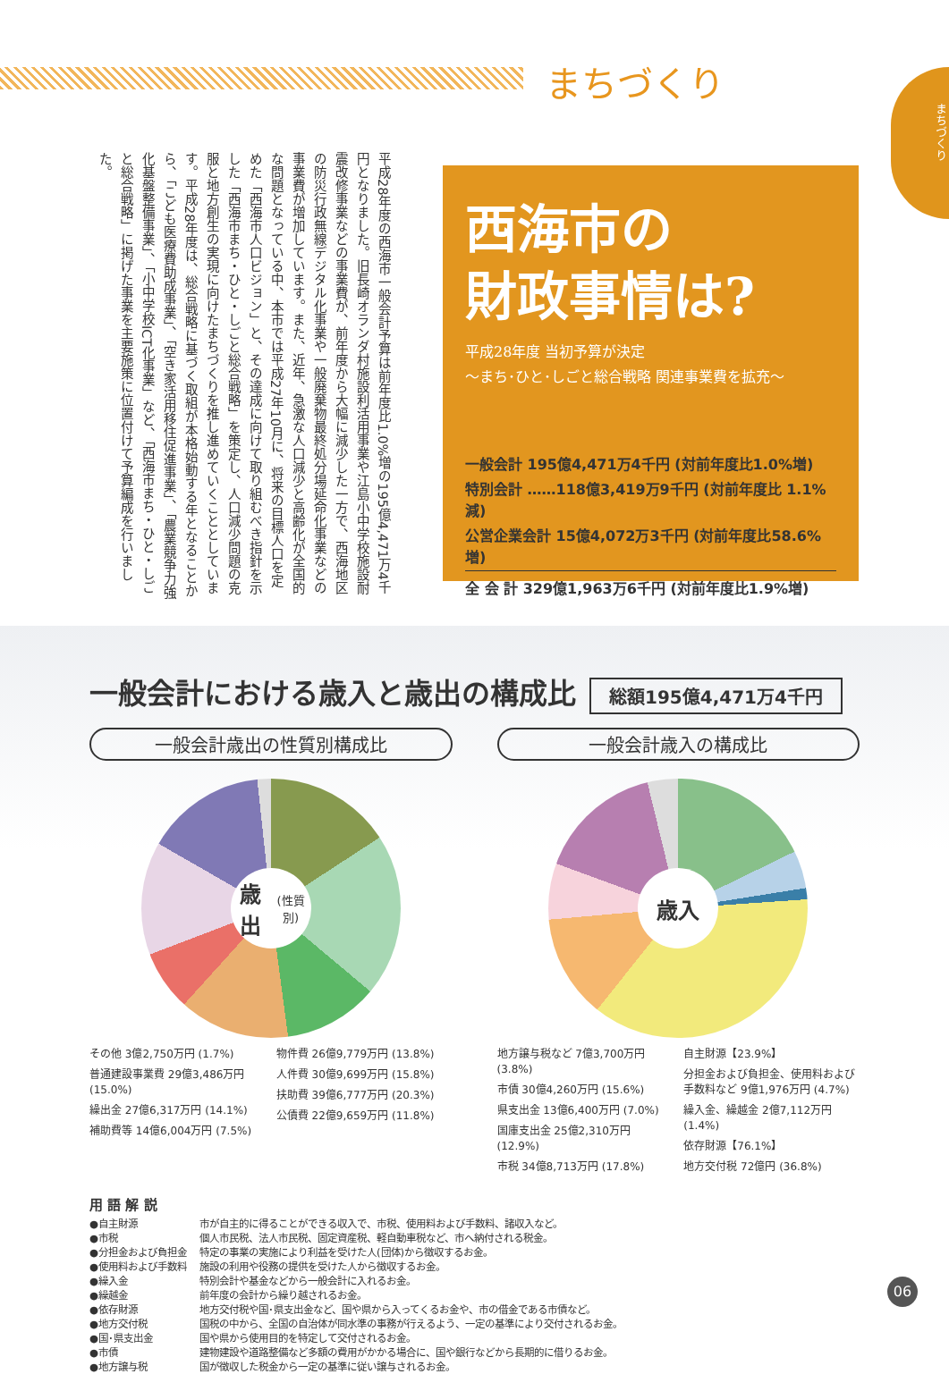まちづくり
まちづくり
平成28年度の西海市一般会計予算は前年度比1.0%増の195億4,471万4千円となりました。旧長崎オランダ村施設利活用事業や江島小中学校施設耐震改修事業などの事業費が、前年度から大幅に減少した一方で、西海地区の防災行政無線デジタル化事業や一般廃棄物最終処分場延命化事業などの事業費が増加しています。また、近年、急激な人口減少と高齢化が全国的な問題となっている中、本市では平成27年10月に、将来の目標人口を定めた「西海市人口ビジョン」と、その達成に向けて取り組むべき指針を示した「西海市まち・ひと・しごと総合戦略」を策定し、人口減少問題の克服と地方創生の実現に向けたまちづくりを推し進めていくこととしています。平成28年度は、総合戦略に基づく取組が本格始動する年となることから、「こども医療費助成事業」、「空き家活用移住促進事業」、「農業競争力強化基盤整備事業」、「小中学校ICT化事業」など、「西海市まち・ひと・しごと総合戦略」に掲げた事業を主要施策に位置付けて予算編成を行いました。
西海市の
財政事情は?
平成28年度 当初予算が決定
〜まち･ひと･しごと総合戦略 関連事業費を拡充〜
一般会計 195億4,471万4千円 (対前年度比1.0%増)
特別会計 ……118億3,419万9千円 (対前年度比 1.1%減)
公営企業会計 15億4,072万3千円 (対前年度比58.6%増)
全 会 計 329億1,963万6千円 (対前年度比1.9%増)
一般会計における歳入と歳出の構成比
総額195億4,471万4千円
一般会計歳出の性質別構成比
歳出
(性質別)
その他 3億2,750万円 (1.7%)
普通建設事業費 29億3,486万円 (15.0%)
繰出金 27億6,317万円 (14.1%)
補助費等 14億6,004万円 (7.5%)
物件費 26億9,779万円 (13.8%)
人件費 30億9,699万円 (15.8%)
扶助費 39億6,777万円 (20.3%)
公債費 22億9,659万円 (11.8%)
一般会計歳入の構成比
歳入
地方譲与税など 7億3,700万円 (3.8%)
市債 30億4,260万円 (15.6%)
県支出金 13億6,400万円 (7.0%)
国庫支出金 25億2,310万円 (12.9%)
市税 34億8,713万円 (17.8%)
自主財源【23.9%】
分担金および負担金、使用料および手数料など 9億1,976万円 (4.7%)
繰入金、繰越金 2億7,112万円 (1.4%)
依存財源【76.1%】
地方交付税 72億円 (36.8%)
用 語 解 説
| ●自主財源 | 市が自主的に得ることができる収入で、市税、使用料および手数料、諸収入など。 |
| ●市税 | 個人市民税、法人市民税、固定資産税、軽自動車税など、市へ納付される税金。 |
| ●分担金および負担金 | 特定の事業の実施により利益を受けた人(団体)から徴収するお金。 |
| ●使用料および手数料 | 施設の利用や役務の提供を受けた人から徴収するお金。 |
| ●繰入金 | 特別会計や基金などから一般会計に入れるお金。 |
| ●繰越金 | 前年度の会計から繰り越されるお金。 |
| ●依存財源 | 地方交付税や国･県支出金など、国や県から入ってくるお金や、市の借金である市債など。 |
| ●地方交付税 | 国税の中から、全国の自治体が同水準の事務が行えるよう、一定の基準により交付されるお金。 |
| ●国･県支出金 | 国や県から使用目的を特定して交付されるお金。 |
| ●市債 | 建物建設や道路整備など多額の費用がかかる場合に、国や銀行などから長期的に借りるお金。 |
| ●地方譲与税 | 国が徴収した税金から一定の基準に従い譲与されるお金。 |
06